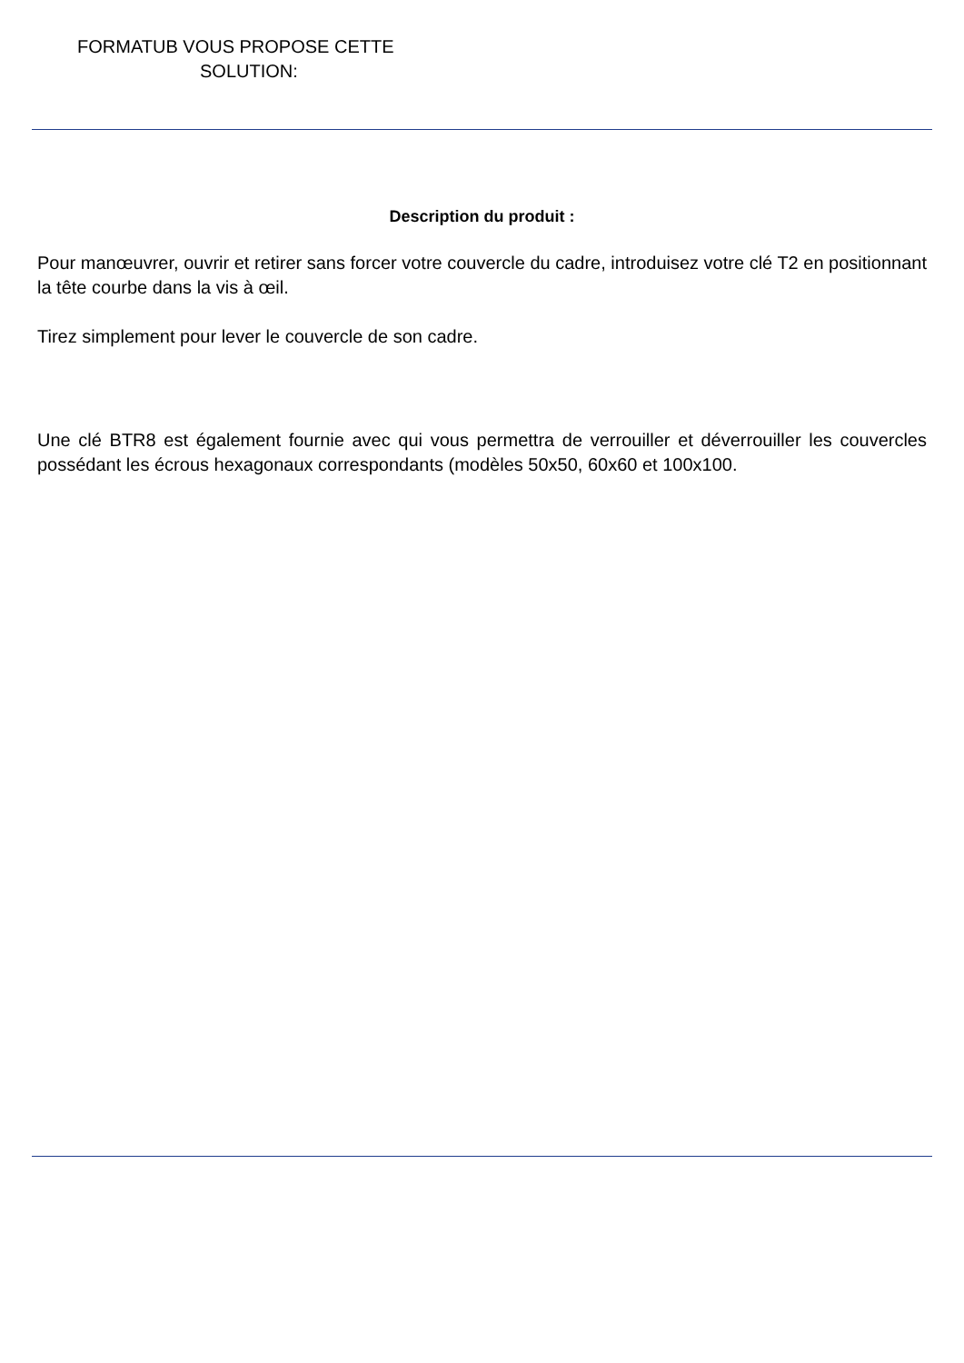FORMATUB VOUS PROPOSE CETTE
SOLUTION:
Description du produit :
Pour manœuvrer, ouvrir et retirer sans forcer votre couvercle du cadre, introduisez votre clé T2 en positionnant la tête courbe dans la vis à œil.
Tirez simplement pour lever le couvercle de son cadre.
Une clé BTR8 est également fournie avec qui vous permettra de verrouiller et déverrouiller les couvercles possédant les écrous hexagonaux correspondants (modèles 50x50, 60x60 et 100x100.